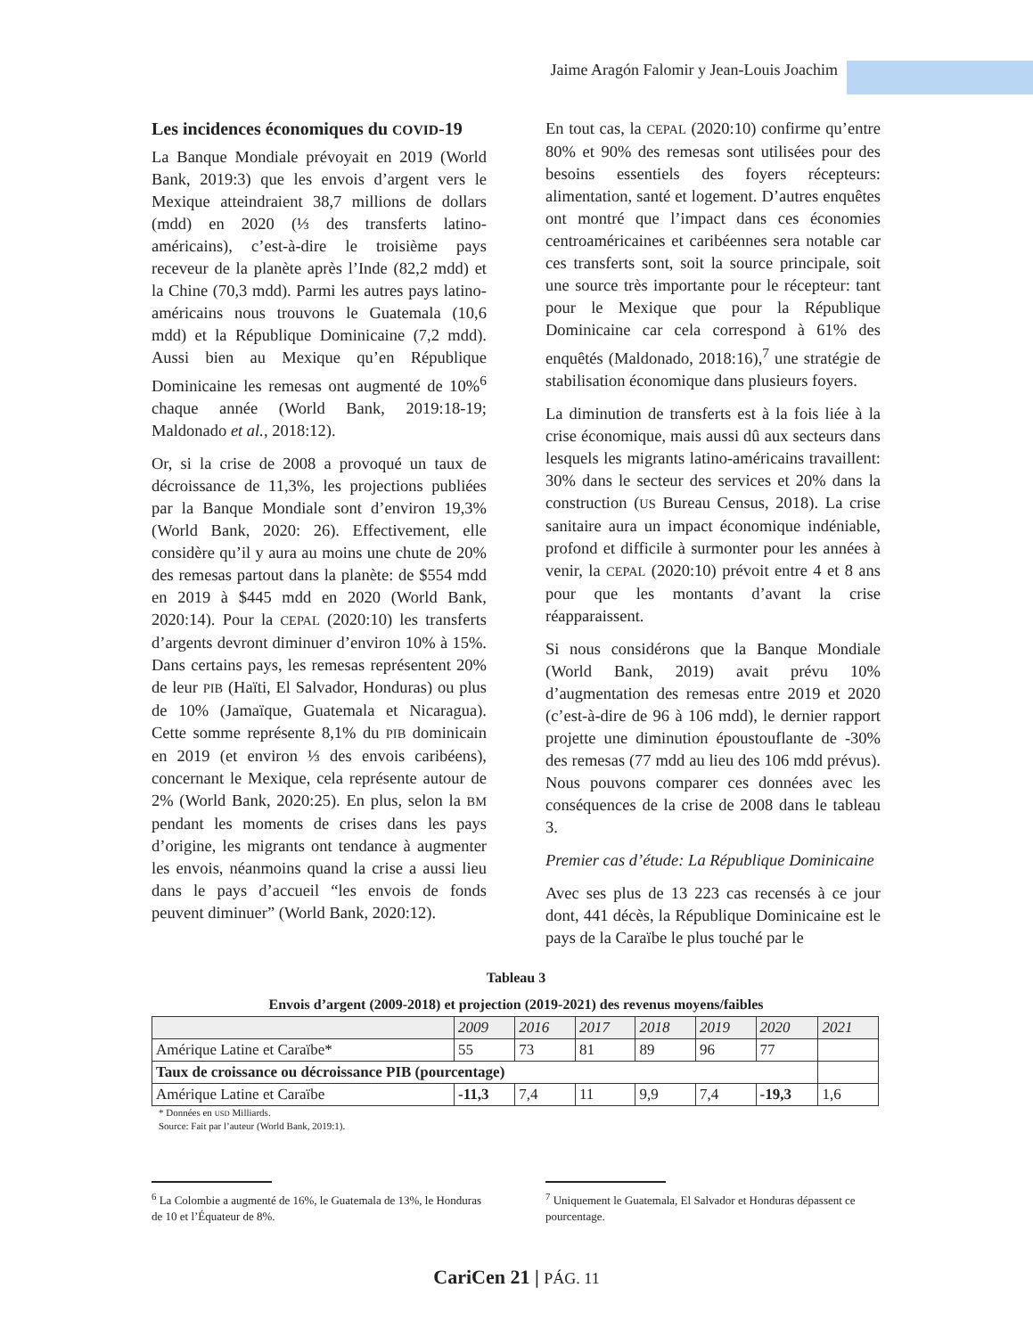Jaime Aragón Falomir y Jean-Louis Joachim
Les incidences économiques du COVID-19
La Banque Mondiale prévoyait en 2019 (World Bank, 2019:3) que les envois d’argent vers le Mexique atteindraient 38,7 millions de dollars (mdd) en 2020 (⅓ des transferts latino-américains), c’est-à-dire le troisième pays receveur de la planète après l’Inde (82,2 mdd) et la Chine (70,3 mdd). Parmi les autres pays latino-américains nous trouvons le Guatemala (10,6 mdd) et la République Dominicaine (7,2 mdd). Aussi bien au Mexique qu’en République Dominicaine les remesas ont augmenté de 10%<sup>6</sup> chaque année (World Bank, 2019:18-19; Maldonado et al., 2018:12).
Or, si la crise de 2008 a provoqué un taux de décroissance de 11,3%, les projections publiées par la Banque Mondiale sont d’environ 19,3% (World Bank, 2020: 26). Effectivement, elle considère qu’il y aura au moins une chute de 20% des remesas partout dans la planète: de $554 mdd en 2019 à $445 mdd en 2020 (World Bank, 2020:14). Pour la CEPAL (2020:10) les transferts d’argents devront diminuer d’environ 10% à 15%. Dans certains pays, les remesas représentent 20% de leur PIB (Haïti, El Salvador, Honduras) ou plus de 10% (Jamaïque, Guatemala et Nicaragua). Cette somme représente 8,1% du PIB dominicain en 2019 (et environ ⅓ des envois caribéens), concernant le Mexique, cela représente autour de 2% (World Bank, 2020:25). En plus, selon la BM pendant les moments de crises dans les pays d’origine, les migrants ont tendance à augmenter les envois, néanmoins quand la crise a aussi lieu dans le pays d’accueil “les envois de fonds peuvent diminuer” (World Bank, 2020:12).
En tout cas, la CEPAL (2020:10) confirme qu’entre 80% et 90% des remesas sont utilisées pour des besoins essentiels des foyers récepteurs: alimentation, santé et logement. D’autres enquêtes ont montré que l’impact dans ces économies centroaméricaines et caribéennes sera notable car ces transferts sont, soit la source principale, soit une source très importante pour le récepteur: tant pour le Mexique que pour la République Dominicaine car cela correspond à 61% des enquêtés (Maldonado, 2018:16),<sup>7</sup> une stratégie de stabilisation économique dans plusieurs foyers.
La diminution de transferts est à la fois liée à la crise économique, mais aussi dû aux secteurs dans lesquels les migrants latino-américains travaillent: 30% dans le secteur des services et 20% dans la construction (US Bureau Census, 2018). La crise sanitaire aura un impact économique indéniable, profond et difficile à surmonter pour les années à venir, la CEPAL (2020:10) prévoit entre 4 et 8 ans pour que les montants d’avant la crise réapparaissent.
Si nous considérons que la Banque Mondiale (World Bank, 2019) avait prévu 10% d’augmentation des remesas entre 2019 et 2020 (c’est-à-dire de 96 à 106 mdd), le dernier rapport projette une diminution époustouflante de -30% des remesas (77 mdd au lieu des 106 mdd prévus). Nous pouvons comparer ces données avec les conséquences de la crise de 2008 dans le tableau 3.
Premier cas d’étude: La République Dominicaine
Avec ses plus de 13 223 cas recensés à ce jour dont, 441 décès, la République Dominicaine est le pays de la Caraïbe le plus touché par le
Tableau 3
Envois d’argent (2009-2018) et projection (2019-2021) des revenus moyens/faibles
| | 2009 | 2016 | 2017 | 2018 | 2019 | 2020 | 2021 |
| --- | --- | --- | --- | --- | --- | --- | --- |
| Amérique Latine et Caraïbe* | 55 | 73 | 81 | 89 | 96 | 77 | |
| Taux de croissance ou décroissance PIB (pourcentage) | | | | | | | |
| Amérique Latine et Caraïbe | -11,3 | 7,4 | 11 | 9,9 | 7,4 | -19,3 | 1,6 |
* Données en USD Milliards.
Source: Fait par l’auteur (World Bank, 2019:1).
<sup>6</sup> La Colombie a augmenté de 16%, le Guatemala de 13%, le Honduras de 10 et l’Équateur de 8%.
<sup>7</sup> Uniquement le Guatemala, El Salvador et Honduras dépassent ce pourcentage.
CariCen 21 | PÁG. 11